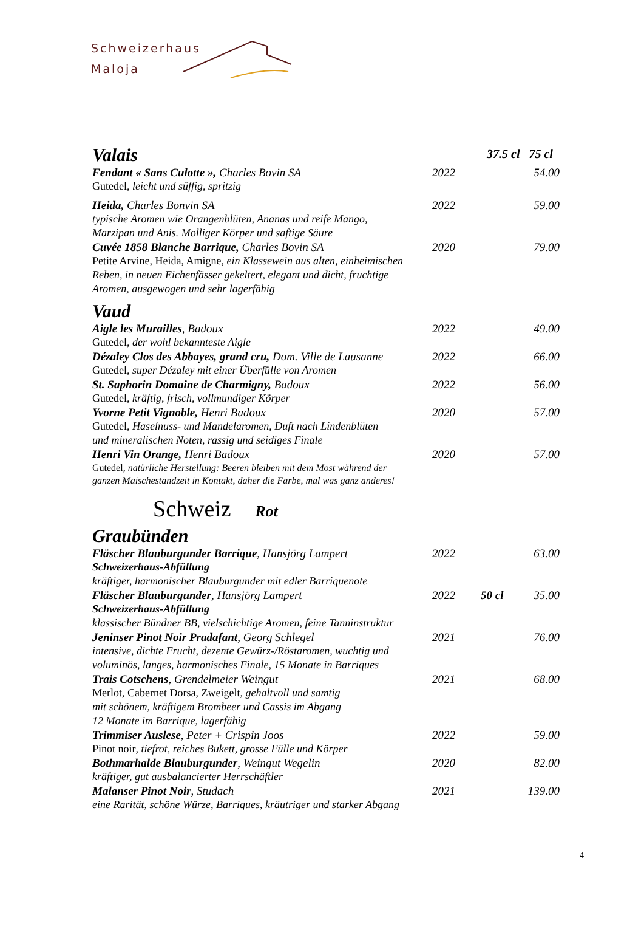Schweizerhaus
Maloja
Valais
37.5 cl 75 cl
Fendant « Sans Culotte », Charles Bovin SA 2022 54.00
Gutedel, leicht und süffig, spritzig
Heida, Charles Bonvin SA 2022 59.00
typische Aromen wie Orangenblüten, Ananas und reife Mango,
Marzipan und Anis. Molliger Körper und saftige Säure
Cuvée 1858 Blanche Barrique, Charles Bovin SA 2020 79.00
Petite Arvine, Heida, Amigne, ein Klassewein aus alten, einheimischen
Reben, in neuen Eichenfässer gekeltert, elegant und dicht, fruchtige
Aromen, ausgewogen und sehr lagerfähig
Vaud
Aigle les Murailles, Badoux 2022 49.00
Gutedel, der wohl bekannteste Aigle
Dézaley Clos des Abbayes, grand cru, Dom. Ville de Lausanne 2022 66.00
Gutedel, super Dézaley mit einer Überfülle von Aromen
St. Saphorin Domaine de Charmigny, Badoux 2022 56.00
Gutedel, kräftig, frisch, vollmundiger Körper
Yvorne Petit Vignoble, Henri Badoux 2020 57.00
Gutedel, Haselnuss- und Mandelaromen, Duft nach Lindenblüten
und mineralischen Noten, rassig und seidiges Finale
Henri Vin Orange, Henri Badoux 2020 57.00
Gutedel, natürliche Herstellung: Beeren bleiben mit dem Most während der
ganzen Maischestandzeit in Kontakt, daher die Farbe, mal was ganz anderes!
Schweiz Rot
Graubünden
Fläscher Blauburgunder Barrique, Hansjörg Lampert 2022 63.00
Schweizerhaus-Abfüllung
kräftiger, harmonischer Blauburgunder mit edler Barriquenote
Fläscher Blauburgunder, Hansjörg Lampert 2022 50 cl 35.00
Schweizerhaus-Abfüllung
klassischer Bündner BB, vielschichtige Aromen, feine Tanninstruktur
Jeninser Pinot Noir Pradafant, Georg Schlegel 2021 76.00
intensive, dichte Frucht, dezente Gewürz-/Röstaromen, wuchtig und
voluminös, langes, harmonisches Finale, 15 Monate in Barriques
Trais Cotschens, Grendelmeier Weingut 2021 68.00
Merlot, Cabernet Dorsa, Zweigelt, gehaltvoll und samtig
mit schönem, kräftigem Brombeer und Cassis im Abgang
12 Monate im Barrique, lagerfähig
Trimmiser Auslese, Peter + Crispin Joos 2022 59.00
Pinot noir, tiefrot, reiches Bukett, grosse Fülle und Körper
Bothmarhalde Blauburgunder, Weingut Wegelin 2020 82.00
kräftiger, gut ausbalancierter Herrschäftler
Malanser Pinot Noir, Studach 2021 139.00
eine Rarität, schöne Würze, Barriques, kräutriger und starker Abgang
4